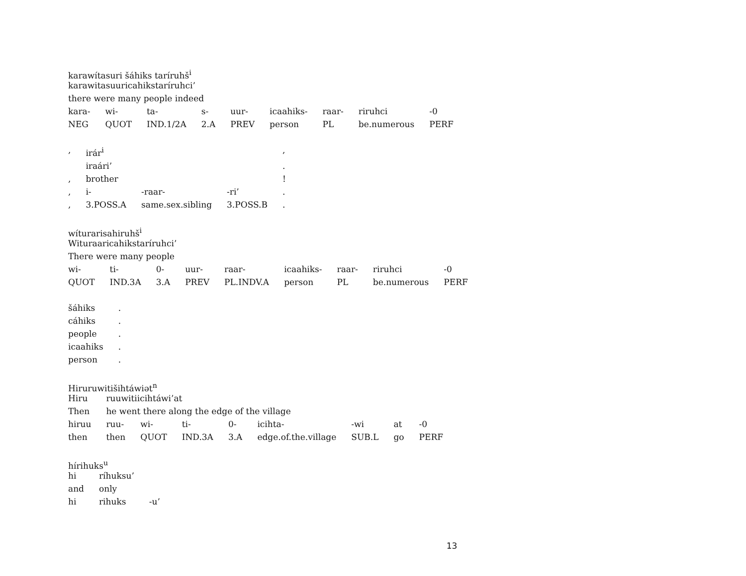karawítasuri šáhiks taríruhš<sup>i</sup>
karawitasuuricahikstaríruhci’
there were many people indeed
| kara- | wi- | ta- | s- | uur- | icaahiks- | raar- | riruhci | -0 |
| NEG | QUOT | IND.1/2A | 2.A | PREV | person | PL | be.numerous | PERF |
| , | irár<sup>i</sup> | | | , |
| | iraári’ | | | . |
| , | brother | | | ! |
| , | i- | -raar- | -ri’ | . |
| , | 3.POSS.A | same.sex.sibling | 3.POSS.B | . |
wíturarisahiruhš<sup>i</sup>
Wituraaricahikstaríruhci’
There were many people
| wi- | ti- | 0- | uur- | raar- | icaahiks- | raar- | riruhci | -0 |
| QUOT | IND.3A | 3.A | PREV | PL.INDV.A | person | PL | be.numerous | PERF |
| šáhiks | . |
| cáhiks | . |
| people | . |
| icaahiks | . |
| person | . |
Hiruruwitišihtáwiət<sup>n</sup>
| Hiru | ruuwitiicihtáwi’at | | | | | | | |
| Then | he went there along the edge of the village | | | | | | | |
| hiruu | ruu- | wi- | ti- | 0- | icihta- | -wi | at | -0 |
| then | then | QUOT | IND.3A | 3.A | edge.of.the.village | SUB.L | go | PERF |
hírihuks<sup>u</sup>
| hi | ríhuksu’ | |
| and | only | |
| hi | rihuks | -u’ |
13